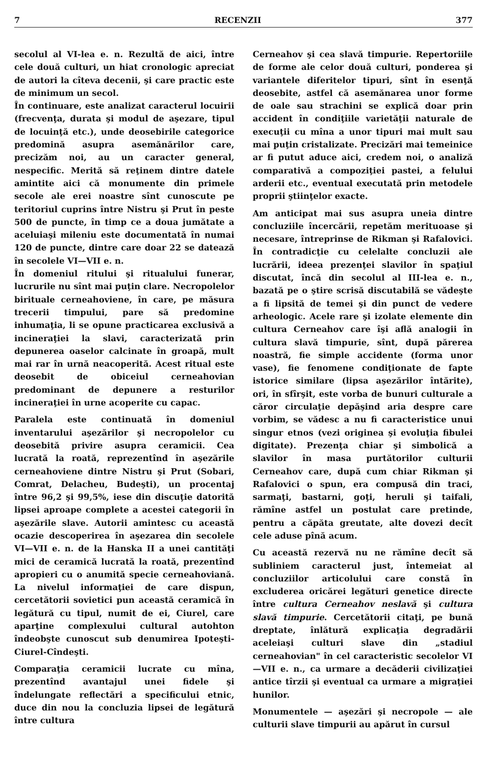7 RECENZII 377
secolul al VI-lea e. n. Rezultă de aici, între cele două culturi, un hiat cronologic apreciat de autori la cîteva decenii, şi care practic este de minimum un secol.
În continuare, este analizat caracterul locuirii (frecvenţa, durata şi modul de aşezare, tipul de locuinţă etc.), unde deosebirile categorice predomină asupra asemănărilor care, precizăm noi, au un caracter general, nespecific. Merită să reţinem dintre datele amintite aici că monumente din primele secole ale erei noastre sînt cunoscute pe teritoriul cuprins între Nistru şi Prut în peste 500 de puncte, în timp ce a doua jumătate a aceluiaşi mileniu este documentată în numai 120 de puncte, dintre care doar 22 se datează în secolele VI—VII e. n.
În domeniul ritului şi ritualului funerar, lucrurile nu sînt mai puţin clare. Necropolelor birituale cerneahoviene, în care, pe măsura trecerii timpului, pare să predomine inhumaţia, li se opune practicarea exclusivă a incineraţiei la slavi, caracterizată prin depunerea oaselor calcinate în groapă, mult mai rar în urnă neacoperită. Acest ritual este deosebit de obiceiul cerneahovian predominant de depunere a resturilor incineraţiei în urne acoperite cu capac.
Paralela este continuată în domeniul inventarului aşezărilor şi necropolelor cu deosebită privire asupra ceramicii. Cea lucrată la roată, reprezentînd în aşezările cerneahoviene dintre Nistru şi Prut (Sobari, Comrat, Delacheu, Budeşti), un procentaj între 96,2 şi 99,5%, iese din discuţie datorită lipsei aproape complete a acestei categorii în aşezările slave. Autorii amintesc cu această ocazie descoperirea în aşezarea din secolele VI—VII e. n. de la Hanska II a unei cantităţi mici de ceramică lucrată la roată, prezentînd apropieri cu o anumită specie cerneahoviană. La nivelul informaţiei de care dispun, cercetătorii sovietici pun această ceramică în legătură cu tipul, numit de ei, Ciurel, care aparţine complexului cultural autohton îndeobşte cunoscut sub denumirea Ipoteşti-Ciurel-Cîndeşti.
Comparaţia ceramicii lucrate cu mîna, prezentînd avantajul unei fidele şi îndelungate reflectări a specificului etnic, duce din nou la concluzia lipsei de legătură între cultura
Cerneahov şi cea slavă timpurie. Repertoriile de forme ale celor două culturi, ponderea şi variantele diferitelor tipuri, sînt în esenţă deosebite, astfel că asemănarea unor forme de oale sau strachini se explică doar prin accident în condiţiile varietăţii naturale de execuţii cu mîna a unor tipuri mai mult sau mai puţin cristalizate. Precizări mai temeinice ar fi putut aduce aici, credem noi, o analiză comparativă a compoziţiei pastei, a felului arderii etc., eventual executată prin metodele proprii ştiinţelor exacte.
Am anticipat mai sus asupra uneia dintre concluziile încercării, repetăm merituoase şi necesare, întreprinse de Rikman şi Rafalovici. În contradicţie cu celelalte concluzii ale lucrării, ideea prezenţei slavilor în spaţiul discutat, încă din secolul al III-lea e. n., bazată pe o ştire scrisă discutabilă se vădeşte a fi lipsită de temei şi din punct de vedere arheologic. Acele rare şi izolate elemente din cultura Cerneahov care îşi află analogii în cultura slavă timpurie, sînt, după părerea noastră, fie simple accidente (forma unor vase), fie fenomene condiţionate de fapte istorice similare (lipsa aşezărilor întărite), ori, în sfîrşit, este vorba de bunuri culturale a căror circulaţie depăşind aria despre care vorbim, se vădesc a nu fi caracteristice unui singur etnos (vezi originea şi evoluţia fibulei digitate). Prezenţa chiar şi simbolică a slavilor în masa purtătorilor culturii Cerneahov care, după cum chiar Rikman şi Rafalovici o spun, era compusă din traci, sarmaţi, bastarni, goţi, heruli şi taifali, rămîne astfel un postulat care pretinde, pentru a căpăta greutate, alte dovezi decît cele aduse pînă acum.
Cu această rezervă nu ne rămîne decît să subliniem caracterul just, întemeiat al concluziilor articolului care constă în excluderea oricărei legături genetice directe între cultura Cerneahov neslavă şi cultura slavă timpurie. Cercetătorii citaţi, pe bună dreptate, înlătură explicaţia degradării aceleiaşi culturi slave din „stadiul cerneahovian" în cel caracteristic secolelor VI—VII e. n., ca urmare a decăderii civilizaţiei antice tîrzii şi eventual ca urmare a migraţiei hunilor.
Monumentele — aşezări şi necropole — ale culturii slave timpurii au apărut în cursul